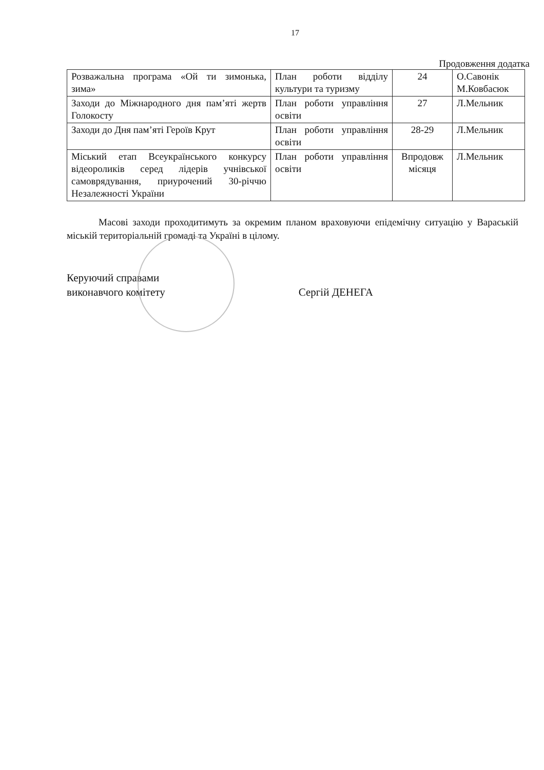17
Продовження додатка
| Розважальна програма «Ой ти зимонька, зима» | План роботи відділу культури та туризму | 24 | О.Савонік М.Ковбасюк |
| Заходи до Міжнародного дня пам’яті жертв Голокосту | План роботи управління освіти | 27 | Л.Мельник |
| Заходи до Дня пам’яті Героїв Крут | План роботи управління освіти | 28-29 | Л.Мельник |
| Міський етап Всеукраїнського конкурсу відеороликів серед лідерів учнівської самоврядування, приурочений 30-річчю Незалежності України | План роботи управління освіти | Впродовж місяця | Л.Мельник |
Масові заходи проходитимуть за окремим планом враховуючи епідемічну ситуацію у Вараській міській територіальній громаді та Україні в цілому.
Керуючий справами
виконавчого комітету
Сергій ДЕНЕГА